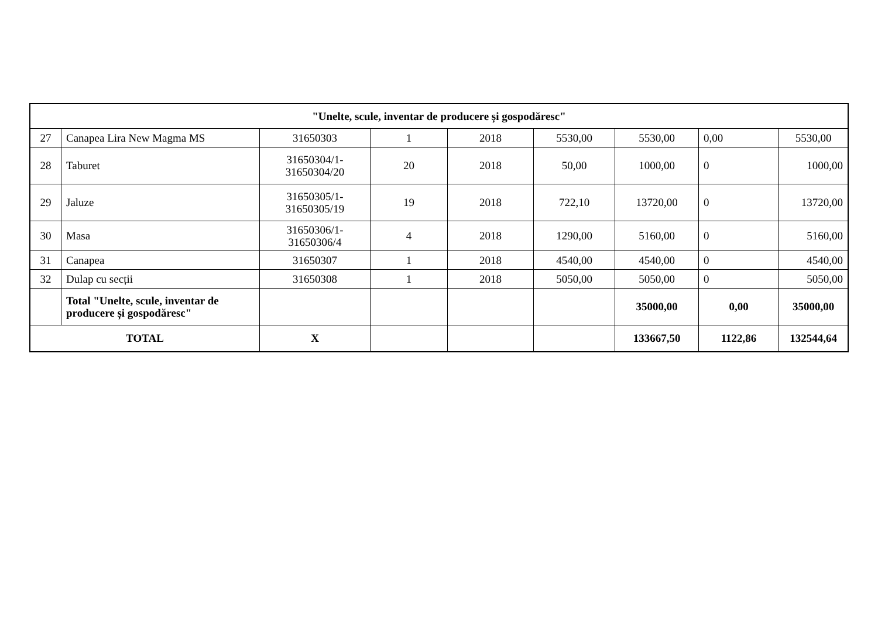| "Unelte, scule, inventar de producere și gospodăresc" | | | | | | | | |
| --- | --- | --- | --- | --- | --- | --- | --- | --- |
| 27 | Canapea Lira New Magma MS | 31650303 | 1 | 2018 | 5530,00 | 5530,00 | 0,00 | 5530,00 |
| 28 | Taburet | 31650304/1- 31650304/20 | 20 | 2018 | 50,00 | 1000,00 | 0 | 1000,00 |
| 29 | Jaluze | 31650305/1- 31650305/19 | 19 | 2018 | 722,10 | 13720,00 | 0 | 13720,00 |
| 30 | Masa | 31650306/1- 31650306/4 | 4 | 2018 | 1290,00 | 5160,00 | 0 | 5160,00 |
| 31 | Canapea | 31650307 | 1 | 2018 | 4540,00 | 4540,00 | 0 | 4540,00 |
| 32 | Dulap cu secții | 31650308 | 1 | 2018 | 5050,00 | 5050,00 | 0 | 5050,00 |
| | Total "Unelte, scule, inventar de producere și gospodăresc" | | | | | 35000,00 | 0,00 | 35000,00 |
| TOTAL | | X | | | | 133667,50 | 1122,86 | 132544,64 |